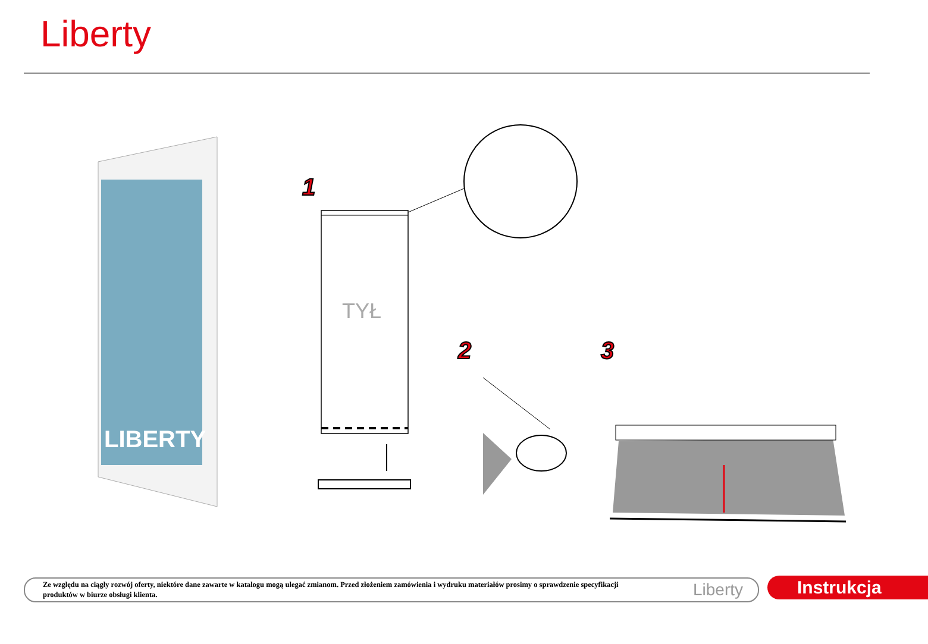Liberty
LIBERTY
TYŁ
1
2 3
Ze względu na ciągły rozwój oferty, niektóre dane zawarte w katalogu mogą ulegać zmianom. Przed złożeniem zamówienia i wydruku materiałów prosimy o sprawdzenie specyfikacji produktów w biurze obsługi klienta.
Liberty
Instrukcja